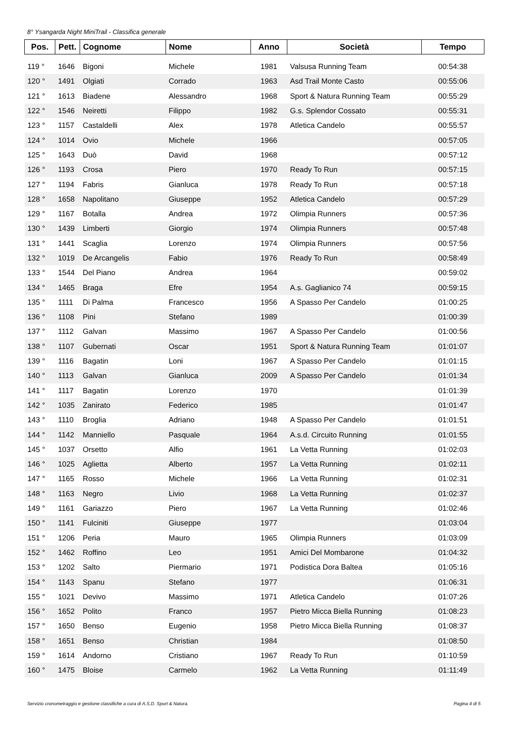8° Ysangarda Night MiniTrail - Classifica generale
| Pos. | Pett. | Cognome | Nome | Anno | Società | Tempo |
| --- | --- | --- | --- | --- | --- | --- |
| 119 ° | 1646 | Bigoni | Michele | 1981 | Valsusa Running Team | 00:54:38 |
| 120 ° | 1491 | Olgiati | Corrado | 1963 | Asd Trail Monte Casto | 00:55:06 |
| 121 ° | 1613 | Biadene | Alessandro | 1968 | Sport & Natura Running Team | 00:55:29 |
| 122 ° | 1546 | Neiretti | Filippo | 1982 | G.s. Splendor Cossato | 00:55:31 |
| 123 ° | 1157 | Castaldelli | Alex | 1978 | Atletica Candelo | 00:55:57 |
| 124 ° | 1014 | Ovio | Michele | 1966 | | 00:57:05 |
| 125 ° | 1643 | Duò | David | 1968 | | 00:57:12 |
| 126 ° | 1193 | Crosa | Piero | 1970 | Ready To Run | 00:57:15 |
| 127 ° | 1194 | Fabris | Gianluca | 1978 | Ready To Run | 00:57:18 |
| 128 ° | 1658 | Napolitano | Giuseppe | 1952 | Atletica Candelo | 00:57:29 |
| 129 ° | 1167 | Botalla | Andrea | 1972 | Olimpia Runners | 00:57:36 |
| 130 ° | 1439 | Limberti | Giorgio | 1974 | Olimpia Runners | 00:57:48 |
| 131 ° | 1441 | Scaglia | Lorenzo | 1974 | Olimpia Runners | 00:57:56 |
| 132 ° | 1019 | De Arcangelis | Fabio | 1976 | Ready To Run | 00:58:49 |
| 133 ° | 1544 | Del Piano | Andrea | 1964 | | 00:59:02 |
| 134 ° | 1465 | Braga | Efre | 1954 | A.s. Gaglianico 74 | 00:59:15 |
| 135 ° | 1111 | Di Palma | Francesco | 1956 | A Spasso Per Candelo | 01:00:25 |
| 136 ° | 1108 | Pini | Stefano | 1989 | | 01:00:39 |
| 137 ° | 1112 | Galvan | Massimo | 1967 | A Spasso Per Candelo | 01:00:56 |
| 138 ° | 1107 | Gubernati | Oscar | 1951 | Sport & Natura Running Team | 01:01:07 |
| 139 ° | 1116 | Bagatin | Loni | 1967 | A Spasso Per Candelo | 01:01:15 |
| 140 ° | 1113 | Galvan | Gianluca | 2009 | A Spasso Per Candelo | 01:01:34 |
| 141 ° | 1117 | Bagatin | Lorenzo | 1970 | | 01:01:39 |
| 142 ° | 1035 | Zanirato | Federico | 1985 | | 01:01:47 |
| 143 ° | 1110 | Broglia | Adriano | 1948 | A Spasso Per Candelo | 01:01:51 |
| 144 ° | 1142 | Manniello | Pasquale | 1964 | A.s.d. Circuito Running | 01:01:55 |
| 145 ° | 1037 | Orsetto | Alfio | 1961 | La Vetta Running | 01:02:03 |
| 146 ° | 1025 | Aglietta | Alberto | 1957 | La Vetta Running | 01:02:11 |
| 147 ° | 1165 | Rosso | Michele | 1966 | La Vetta Running | 01:02:31 |
| 148 ° | 1163 | Negro | Livio | 1968 | La Vetta Running | 01:02:37 |
| 149 ° | 1161 | Gariazzo | Piero | 1967 | La Vetta Running | 01:02:46 |
| 150 ° | 1141 | Fulciniti | Giuseppe | 1977 | | 01:03:04 |
| 151 ° | 1206 | Peria | Mauro | 1965 | Olimpia Runners | 01:03:09 |
| 152 ° | 1462 | Roffino | Leo | 1951 | Amici Del Mombarone | 01:04:32 |
| 153 ° | 1202 | Salto | Piermario | 1971 | Podistica Dora Baltea | 01:05:16 |
| 154 ° | 1143 | Spanu | Stefano | 1977 | | 01:06:31 |
| 155 ° | 1021 | Devivo | Massimo | 1971 | Atletica Candelo | 01:07:26 |
| 156 ° | 1652 | Polito | Franco | 1957 | Pietro Micca Biella Running | 01:08:23 |
| 157 ° | 1650 | Benso | Eugenio | 1958 | Pietro Micca Biella Running | 01:08:37 |
| 158 ° | 1651 | Benso | Christian | 1984 | | 01:08:50 |
| 159 ° | 1614 | Andorno | Cristiano | 1967 | Ready To Run | 01:10:59 |
| 160 ° | 1475 | Bloise | Carmelo | 1962 | La Vetta Running | 01:11:49 |
Servizio cronometraggio e gestione classifiche a cura di A.S.D. Sport & Natura. Pagina 4 di 5